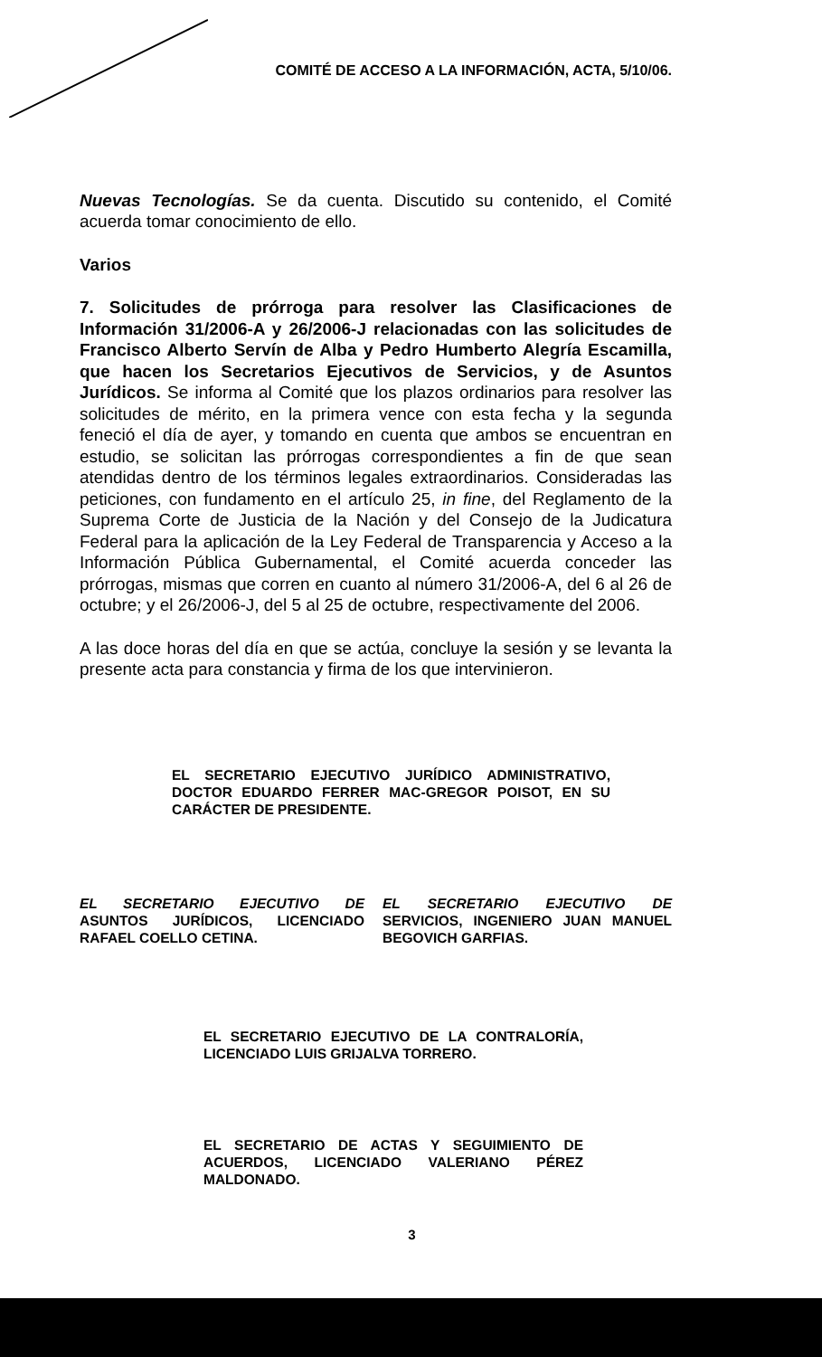COMITÉ DE ACCESO A LA INFORMACIÓN, ACTA, 5/10/06.
Nuevas Tecnologías. Se da cuenta. Discutido su contenido, el Comité acuerda tomar conocimiento de ello.
Varios
7. Solicitudes de prórroga para resolver las Clasificaciones de Información 31/2006-A y 26/2006-J relacionadas con las solicitudes de Francisco Alberto Servín de Alba y Pedro Humberto Alegría Escamilla, que hacen los Secretarios Ejecutivos de Servicios, y de Asuntos Jurídicos. Se informa al Comité que los plazos ordinarios para resolver las solicitudes de mérito, en la primera vence con esta fecha y la segunda feneció el día de ayer, y tomando en cuenta que ambos se encuentran en estudio, se solicitan las prórrogas correspondientes a fin de que sean atendidas dentro de los términos legales extraordinarios. Consideradas las peticiones, con fundamento en el artículo 25, in fine, del Reglamento de la Suprema Corte de Justicia de la Nación y del Consejo de la Judicatura Federal para la aplicación de la Ley Federal de Transparencia y Acceso a la Información Pública Gubernamental, el Comité acuerda conceder las prórrogas, mismas que corren en cuanto al número 31/2006-A, del 6 al 26 de octubre; y el 26/2006-J, del 5 al 25 de octubre, respectivamente del 2006.
A las doce horas del día en que se actúa, concluye la sesión y se levanta la presente acta para constancia y firma de los que intervinieron.
EL SECRETARIO EJECUTIVO JURÍDICO ADMINISTRATIVO, DOCTOR EDUARDO FERRER MAC-GREGOR POISOT, EN SU CARÁCTER DE PRESIDENTE.
EL SECRETARIO EJECUTIVO DE ASUNTOS JURÍDICOS, LICENCIADO RAFAEL COELLO CETINA.
EL SECRETARIO EJECUTIVO DE SERVICIOS, INGENIERO JUAN MANUEL BEGOVICH GARFIAS.
EL SECRETARIO EJECUTIVO DE LA CONTRALORÍA, LICENCIADO LUIS GRIJALVA TORRERO.
EL SECRETARIO DE ACTAS Y SEGUIMIENTO DE ACUERDOS, LICENCIADO VALERIANO PÉREZ MALDONADO.
3